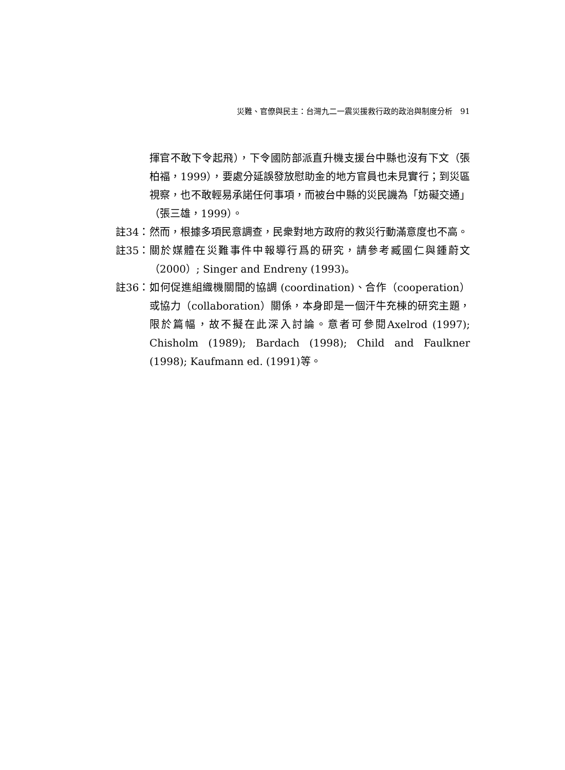災難、官僚與民主：台灣九二一震災援救行政的政治與制度分析　91
揮官不敢下令起飛），下令國防部派直升機支援台中縣也沒有下文（張柏福，1999），要處分延誤發放慰助金的地方官員也未見實行；到災區視察，也不敢輕易承諾任何事項，而被台中縣的災民譏為「妨礙交通」（張三雄，1999）。
註34： 然而，根據多項民意調查，民衆對地方政府的救災行動滿意度也不高。
註35： 關於媒體在災難事件中報導行爲的研究，請參考臧國仁與鍾蔚文（2000）; Singer and Endreny (1993)。
註36： 如何促進組織機關間的協調 (coordination)、合作（cooperation）或協力（collaboration）關係，本身即是一個汗牛充棟的研究主題，限於篇幅，故不擬在此深入討論。意者可參閱Axelrod (1997); Chisholm (1989); Bardach (1998); Child and Faulkner (1998); Kaufmann ed. (1991)等。